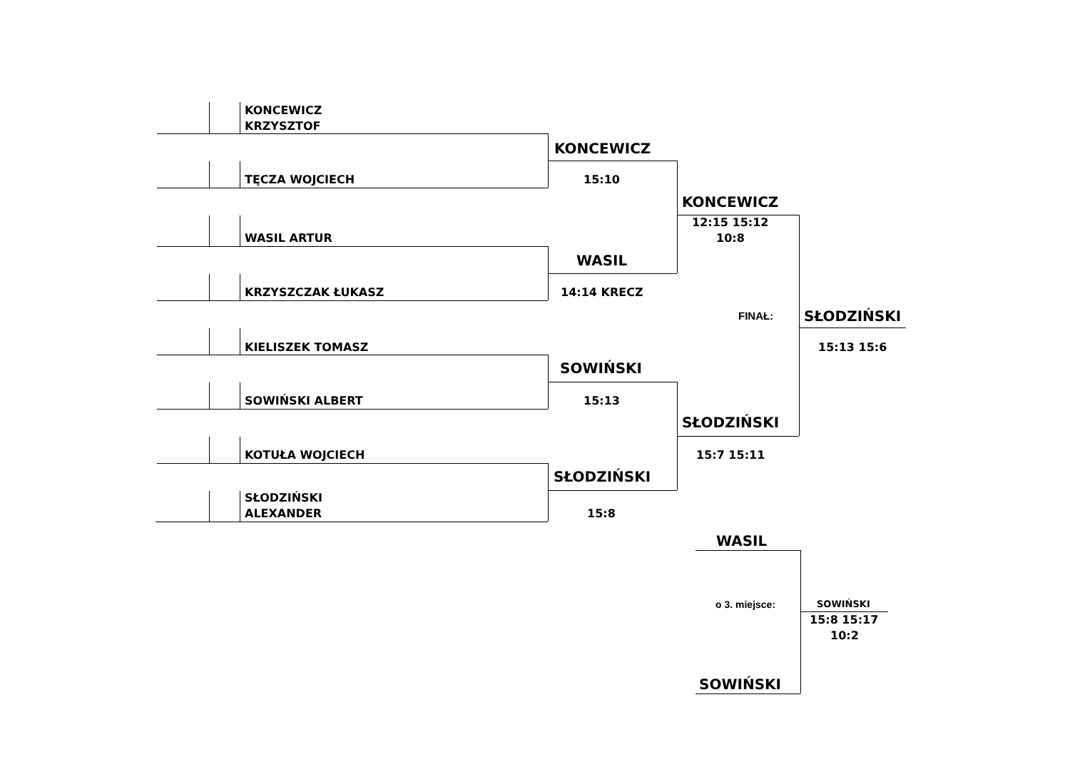KONCEWICZ
KRZYSZTOF
KONCEWICZ
TĘCZA WOJCIECH
15:10
KONCEWICZ
12:15 15:12
WASIL ARTUR
10:8
WASIL
KRZYSZCZAK ŁUKASZ
14:14 KRECZ
FINAŁ:
SŁODZIŃSKI
KIELISZEK TOMASZ
15:13 15:6
SOWIŃSKI
SOWIŃSKI ALBERT
15:13
SŁODZIŃSKI
KOTUŁA WOJCIECH
15:7 15:11
SŁODZIŃSKI
SŁODZIŃSKI
ALEXANDER
15:8
WASIL
o 3. miejsce:
SOWIŃSKI
15:8 15:17
10:2
SOWIŃSKI